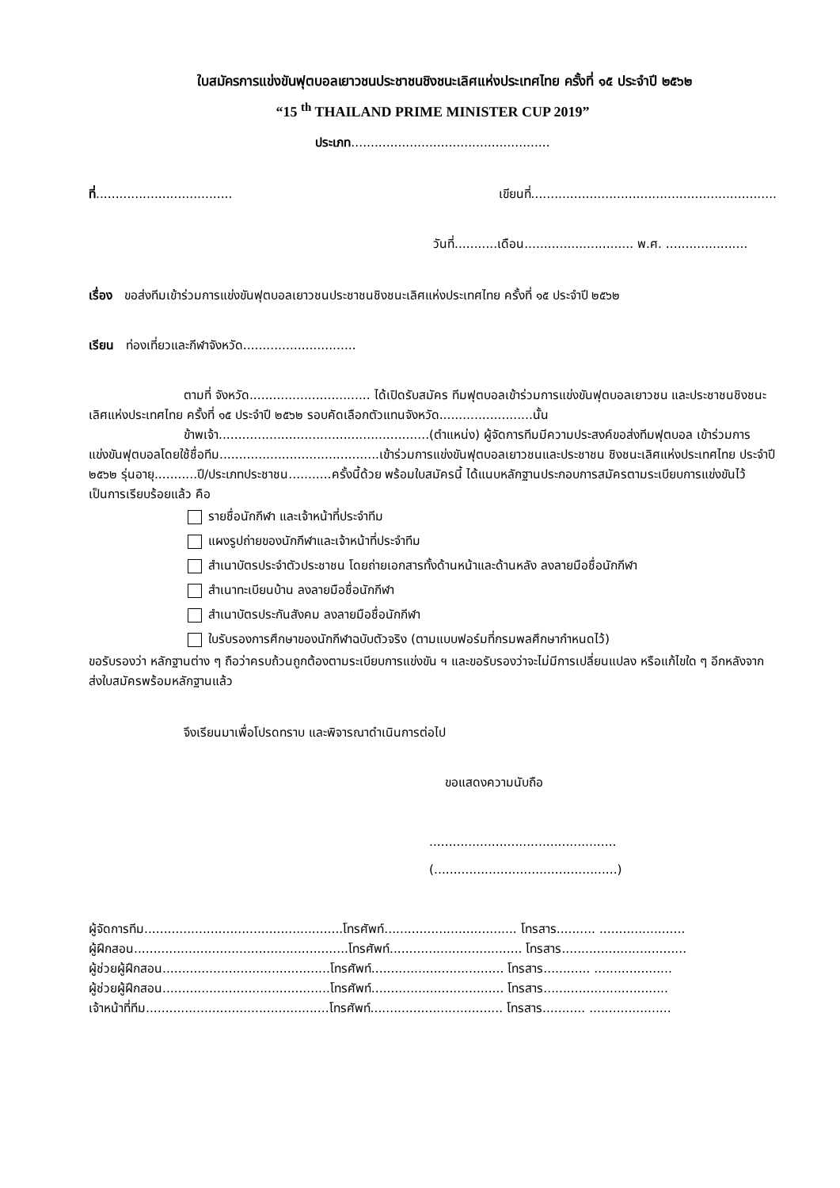ใบสมัครการแข่งขันฟุตบอลเยาวชนประชาชนชิงชนะเลิศแห่งประเทศไทย ครั้งที่ ๑๕ ประจำปี ๒๕๖๒
“15 <sup>th</sup> THAILAND PRIME MINISTER CUP 2019”
ประเภท...................................................
ที่...................................
เขียนที่...............................................................
วันที่...........เดือน............................ พ.ศ. .....................
เรื่อง ขอส่งทีมเข้าร่วมการแข่งขันฟุตบอลเยาวชนประชาชนชิงชนะเลิศแห่งประเทศไทย ครั้งที่ ๑๕ ประจำปี ๒๕๖๒
เรียน ท่องเที่ยวและกีฬาจังหวัด.............................
ตามที่ จังหวัด............................... ได้เปิดรับสมัคร ทีมฟุตบอลเข้าร่วมการแข่งขันฟุตบอลเยาวชน และประชาชนชิงชนะเลิศแห่งประเทศไทย ครั้งที่ ๑๕ ประจำปี ๒๕๖๒ รอบคัดเลือกตัวแทนจังหวัด........................นั้น
ข้าพเจ้า......................................................(ตำแหน่ง) ผู้จัดการทีมมีความประสงค์ขอส่งทีมฟุตบอล เข้าร่วมการแข่งขันฟุตบอลโดยใช้ชื่อทีม.........................................เข้าร่วมการแข่งขันฟุตบอลเยาวชนและประชาชน ชิงชนะเลิศแห่งประเทศไทย ประจำปี ๒๕๖๒ รุ่นอายุ...........ปี/ประเภทประชาชน...........ครั้งนี้ด้วย พร้อมใบสมัครนี้ ได้แนบหลักฐานประกอบการสมัครตามระเบียบการแข่งขันไว้เป็นการเรียบร้อยแล้ว คือ
รายชื่อนักกีฬา และเจ้าหน้าที่ประจำทีม
แผงรูปถ่ายของนักกีฬาและเจ้าหน้าที่ประจำทีม
สำเนาบัตรประจำตัวประชาชน โดยถ่ายเอกสารทั้งด้านหน้าและด้านหลัง ลงลายมือชื่อนักกีฬา
สำเนาทะเบียนบ้าน ลงลายมือชื่อนักกีฬา
สำเนาบัตรประกันสังคม ลงลายมือชื่อนักกีฬา
ใบรับรองการศึกษาของนักกีฬาฉบับตัวจริง (ตามแบบฟอร์มที่กรมพลศึกษากำหนดไว้)
ขอรับรองว่า หลักฐานต่าง ๆ ถือว่าครบถ้วนถูกต้องตามระเบียบการแข่งขัน ฯ และขอรับรองว่าจะไม่มีการเปลี่ยนแปลง หรือแก้ไขใด ๆ อีกหลังจากส่งใบสมัครพร้อมหลักฐานแล้ว
จึงเรียนมาเพื่อโปรดทราบ และพิจารณาดำเนินการต่อไป
ขอแสดงความนับถือ
................................................
(...............................................)
ผู้จัดการทีม...................................................โทรศัพท์.................................. โทรสาร.......... ......................
ผู้ฝึกสอน.......................................................โทรศัพท์.................................. โทรสาร................................
ผู้ช่วยผู้ฝึกสอน...........................................โทรศัพท์.................................. โทรสาร............ ....................
ผู้ช่วยผู้ฝึกสอน...........................................โทรศัพท์.................................. โทรสาร................................
เจ้าหน้าที่ทีม...............................................โทรศัพท์.................................. โทรสาร........... .....................